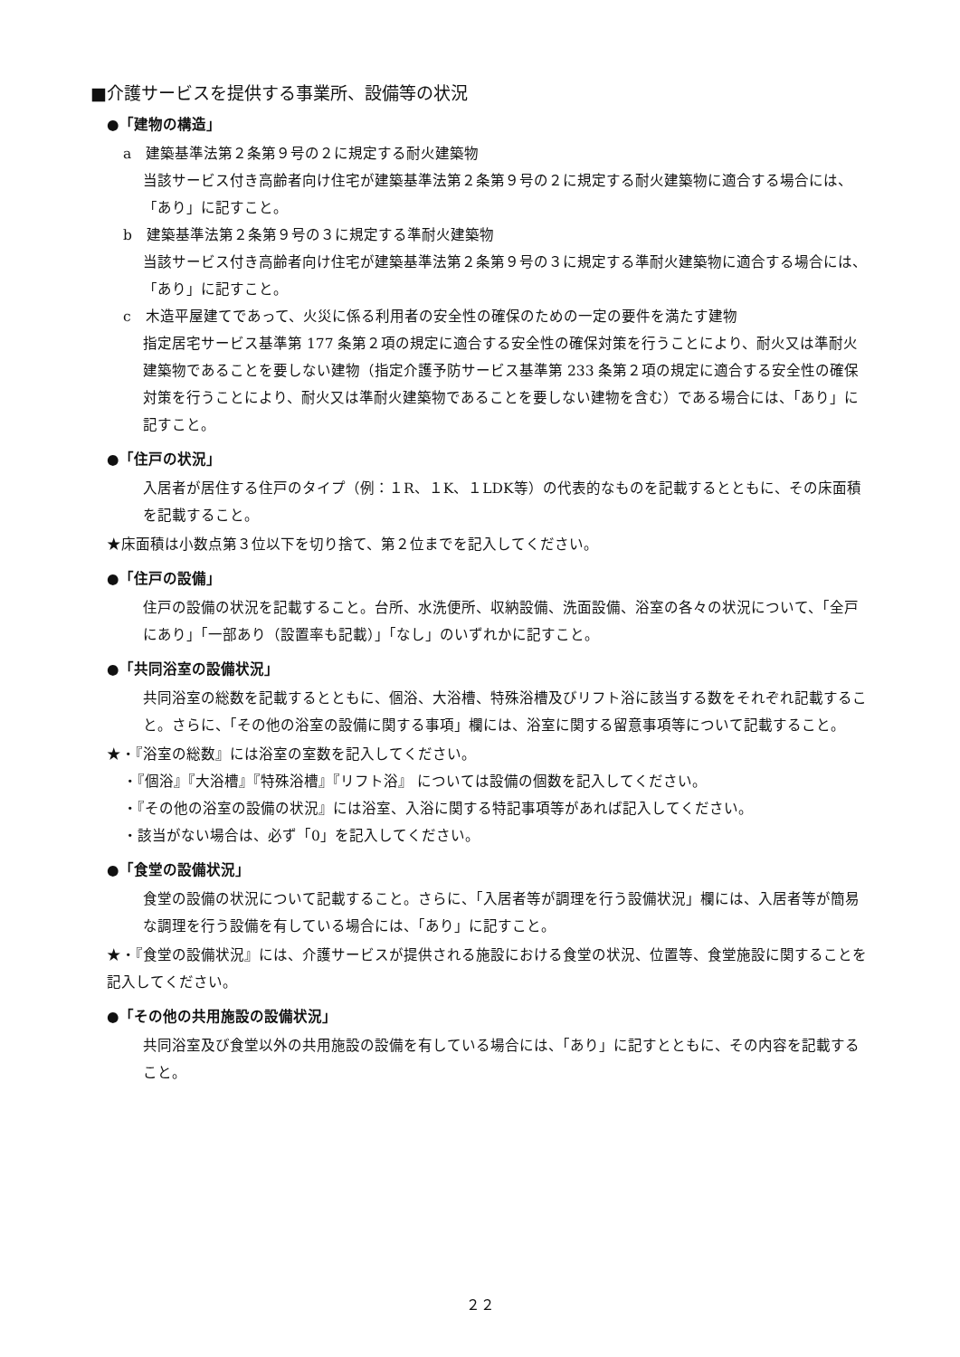■介護サービスを提供する事業所、設備等の状況
●「建物の構造」
a　建築基準法第２条第９号の２に規定する耐火建築物
当該サービス付き高齢者向け住宅が建築基準法第２条第９号の２に規定する耐火建築物に適合する場合には、「あり」に記すこと。
b　建築基準法第２条第９号の３に規定する準耐火建築物
当該サービス付き高齢者向け住宅が建築基準法第２条第９号の３に規定する準耐火建築物に適合する場合には、「あり」に記すこと。
c　木造平屋建てであって、火災に係る利用者の安全性の確保のための一定の要件を満たす建物
指定居宅サービス基準第 177 条第２項の規定に適合する安全性の確保対策を行うことにより、耐火又は準耐火建築物であることを要しない建物（指定介護予防サービス基準第 233 条第２項の規定に適合する安全性の確保対策を行うことにより、耐火又は準耐火建築物であることを要しない建物を含む）である場合には、「あり」に記すこと。
●「住戸の状況」
入居者が居住する住戸のタイプ（例：１R、１K、１LDK等）の代表的なものを記載するとともに、その床面積を記載すること。
★床面積は小数点第３位以下を切り捨て、第２位までを記入してください。
●「住戸の設備」
住戸の設備の状況を記載すること。台所、水洗便所、収納設備、洗面設備、浴室の各々の状況について、「全戸にあり」「一部あり（設置率も記載）」「なし」のいずれかに記すこと。
●「共同浴室の設備状況」
共同浴室の総数を記載するとともに、個浴、大浴槽、特殊浴槽及びリフト浴に該当する数をそれぞれ記載すること。さらに、「その他の浴室の設備に関する事項」欄には、浴室に関する留意事項等について記載すること。
★・『浴室の総数』には浴室の室数を記入してください。
・『個浴』『大浴槽』『特殊浴槽』『リフト浴』 については設備の個数を記入してください。
・『その他の浴室の設備の状況』には浴室、入浴に関する特記事項等があれば記入してください。
・該当がない場合は、必ず「0」を記入してください。
●「食堂の設備状況」
食堂の設備の状況について記載すること。さらに、「入居者等が調理を行う設備状況」欄には、入居者等が簡易な調理を行う設備を有している場合には、「あり」に記すこと。
★・『食堂の設備状況』には、介護サービスが提供される施設における食堂の状況、位置等、食堂施設に関することを記入してください。
●「その他の共用施設の設備状況」
共同浴室及び食堂以外の共用施設の設備を有している場合には、「あり」に記すとともに、その内容を記載すること。
２２